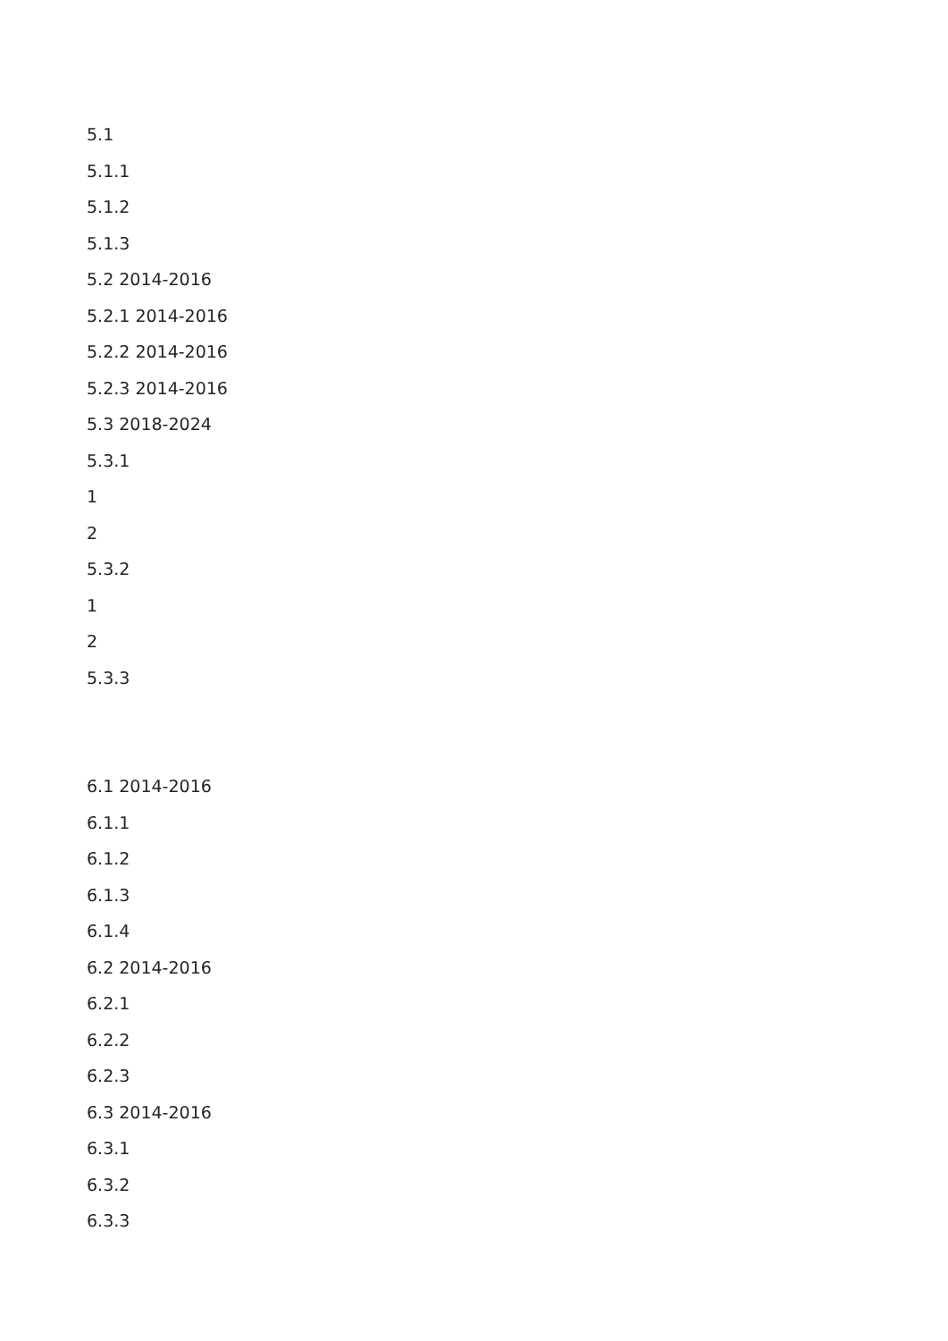5.1
5.1.1
5.1.2
5.1.3
5.2 2014-2016
5.2.1 2014-2016
5.2.2 2014-2016
5.2.3 2014-2016
5.3 2018-2024
5.3.1
1
2
5.3.2
1
2
5.3.3
6.1 2014-2016
6.1.1
6.1.2
6.1.3
6.1.4
6.2 2014-2016
6.2.1
6.2.2
6.2.3
6.3 2014-2016
6.3.1
6.3.2
6.3.3